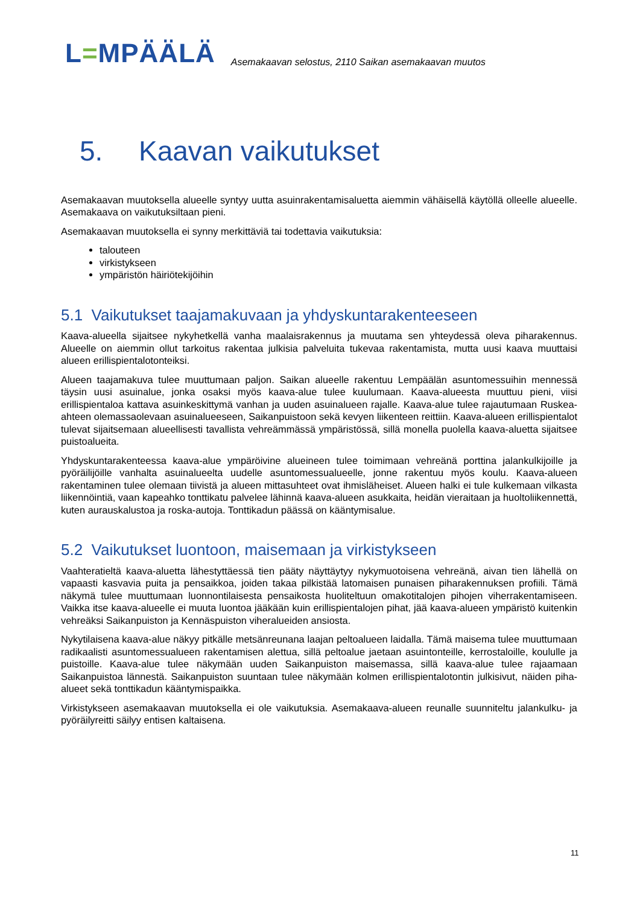L=MPÄÄLÄ
Asemakaavan selostus, 2110 Saikan asemakaavan muutos
5. Kaavan vaikutukset
Asemakaavan muutoksella alueelle syntyy uutta asuinrakentamisaluetta aiemmin vähäisellä käytöllä olleelle alueelle. Asemakaava on vaikutuksiltaan pieni.
Asemakaavan muutoksella ei synny merkittäviä tai todettavia vaikutuksia:
talouteen
virkistykseen
ympäristön häiriötekijöihin
5.1 Vaikutukset taajamakuvaan ja yhdyskuntarakenteeseen
Kaava-alueella sijaitsee nykyhetkellä vanha maalaisrakennus ja muutama sen yhteydessä oleva piharakennus. Alueelle on aiemmin ollut tarkoitus rakentaa julkisia palveluita tukevaa rakentamista, mutta uusi kaava muuttaisi alueen erillispientalotonteiksi.
Alueen taajamakuva tulee muuttumaan paljon. Saikan alueelle rakentuu Lempäälän asuntomessuihin mennessä täysin uusi asuinalue, jonka osaksi myös kaava-alue tulee kuulumaan. Kaava-alueesta muuttuu pieni, viisi erillispientaloa kattava asuinkeskittymä vanhan ja uuden asuinalueen rajalle. Kaava-alue tulee rajautumaan Ruskea-ahteen olemassaolevaan asuinalueeseen, Saikanpuistoon sekä kevyen liikenteen reittiin. Kaava-alueen erillispientalot tulevat sijaitsemaan alueellisesti tavallista vehreämmässä ympäristössä, sillä monella puolella kaava-aluetta sijaitsee puistoalueita.
Yhdyskuntarakenteessa kaava-alue ympäröivine alueineen tulee toimimaan vehreänä porttina jalankulkijoille ja pyöräilijöille vanhalta asuinalueelta uudelle asuntomessualueelle, jonne rakentuu myös koulu. Kaava-alueen rakentaminen tulee olemaan tiivistä ja alueen mittasuhteet ovat ihmisläheiset. Alueen halki ei tule kulkemaan vilkasta liikennöintiä, vaan kapeahko tonttikatu palvelee lähinnä kaava-alueen asukkaita, heidän vieraitaan ja huoltoliikennettä, kuten aurauskalustoa ja roska-autoja. Tonttikadun päässä on kääntymisalue.
5.2 Vaikutukset luontoon, maisemaan ja virkistykseen
Vaahteratieltä kaava-aluetta lähestyttäessä tien pääty näyttäytyy nykymuotoisena vehreänä, aivan tien lähellä on vapaasti kasvavia puita ja pensaikkoa, joiden takaa pilkistää latomaisen punaisen piharakennuksen profiili. Tämä näkymä tulee muuttumaan luonnontilaisesta pensaikosta huoliteltuun omakotitalojen pihojen viherrakentamiseen. Vaikka itse kaava-alueelle ei muuta luontoa jääkään kuin erillispientalojen pihat, jää kaava-alueen ympäristö kuitenkin vehreäksi Saikanpuiston ja Kennäspuiston viheralueiden ansiosta.
Nykytilaisena kaava-alue näkyy pitkälle metsänreunana laajan peltoalueen laidalla. Tämä maisema tulee muuttumaan radikaalisti asuntomessualueen rakentamisen alettua, sillä peltoalue jaetaan asuintonteille, kerrostaloille, koululle ja puistoille. Kaava-alue tulee näkymään uuden Saikanpuiston maisemassa, sillä kaava-alue tulee rajaamaan Saikanpuistoa lännestä. Saikanpuiston suuntaan tulee näkymään kolmen erillispientalotontin julkisivut, näiden piha-alueet sekä tonttikadun kääntymispaikka.
Virkistykseen asemakaavan muutoksella ei ole vaikutuksia. Asemakaava-alueen reunalle suunniteltu jalankulku- ja pyöräilyreitti säilyy entisen kaltaisena.
11